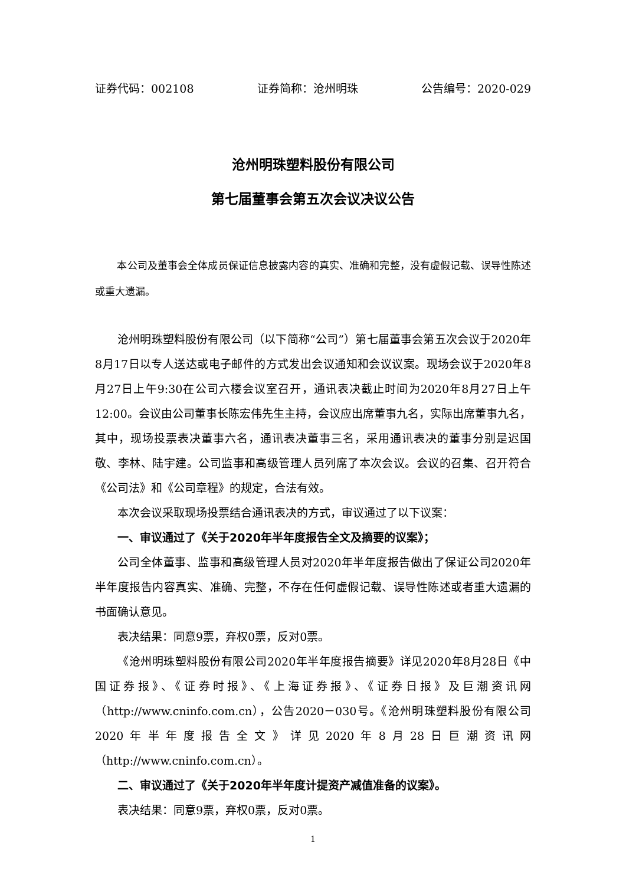证券代码：002108 证券简称：沧州明珠 公告编号：2020-029
沧州明珠塑料股份有限公司
第七届董事会第五次会议决议公告
本公司及董事会全体成员保证信息披露内容的真实、准确和完整，没有虚假记载、误导性陈述或重大遗漏。
沧州明珠塑料股份有限公司（以下简称“公司”）第七届董事会第五次会议于2020年8月17日以专人送达或电子邮件的方式发出会议通知和会议议案。现场会议于2020年8月27日上午9:30在公司六楼会议室召开，通讯表决截止时间为2020年8月27日上午12:00。会议由公司董事长陈宏伟先生主持，会议应出席董事九名，实际出席董事九名，其中，现场投票表决董事六名，通讯表决董事三名，采用通讯表决的董事分别是迟国敬、李林、陆宇建。公司监事和高级管理人员列席了本次会议。会议的召集、召开符合《公司法》和《公司章程》的规定，合法有效。
本次会议采取现场投票结合通讯表决的方式，审议通过了以下议案：
一、审议通过了《关于2020年半年度报告全文及摘要的议案》；
公司全体董事、监事和高级管理人员对2020年半年度报告做出了保证公司2020年半年度报告内容真实、准确、完整，不存在任何虚假记载、误导性陈述或者重大遗漏的书面确认意见。
表决结果：同意9票，弃权0票，反对0票。
《沧州明珠塑料股份有限公司2020年半年度报告摘要》详见2020年8月28日《中国证券报》、《证券时报》、《上海证券报》、《证券日报》及巨潮资讯网（http://www.cninfo.com.cn），公告2020－030号。《沧州明珠塑料股份有限公司2020年半年度报告全文》详见2020年8月28日巨潮资讯网（http://www.cninfo.com.cn）。
二、审议通过了《关于2020年半年度计提资产减值准备的议案》。
表决结果：同意9票，弃权0票，反对0票。
1